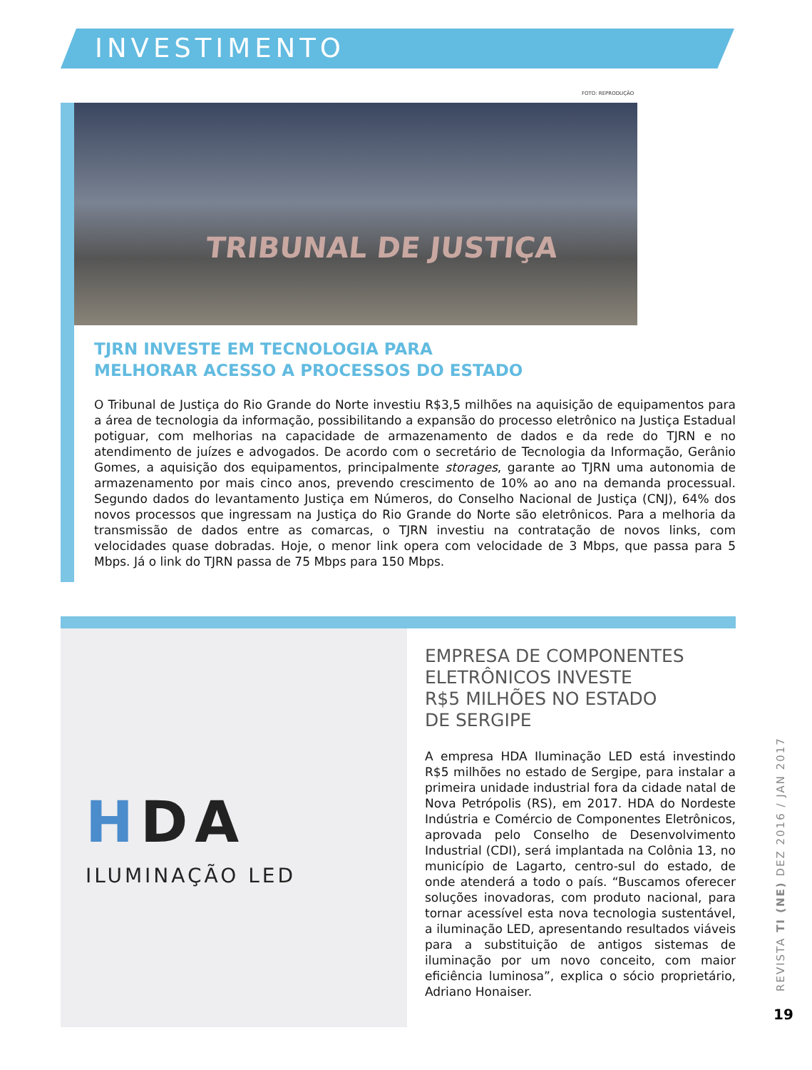INVESTIMENTO
FOTO: REPRODUÇÃO
TRIBUNAL DE JUSTIÇA
TJRN INVESTE EM TECNOLOGIA PARA
MELHORAR ACESSO A PROCESSOS DO ESTADO
O Tribunal de Justiça do Rio Grande do Norte investiu R$3,5 milhões na aquisição de equipamentos para a área de tecnologia da informação, possibilitando a expansão do processo eletrônico na Justiça Estadual potiguar, com melhorias na capacidade de armazenamento de dados e da rede do TJRN e no atendimento de juízes e advogados. De acordo com o secretário de Tecnologia da Informação, Gerânio Gomes, a aquisição dos equipamentos, principalmente storages, garante ao TJRN uma autonomia de armazenamento por mais cinco anos, prevendo crescimento de 10% ao ano na demanda processual. Segundo dados do levantamento Justiça em Números, do Conselho Nacional de Justiça (CNJ), 64% dos novos processos que ingressam na Justiça do Rio Grande do Norte são eletrônicos. Para a melhoria da transmissão de dados entre as comarcas, o TJRN investiu na contratação de novos links, com velocidades quase dobradas. Hoje, o menor link opera com velocidade de 3 Mbps, que passa para 5 Mbps. Já o link do TJRN passa de 75 Mbps para 150 Mbps.
HDA
ILUMINAÇÃO LED
EMPRESA DE COMPONENTES
ELETRÔNICOS INVESTE
R$5 MILHÕES NO ESTADO
DE SERGIPE
A empresa HDA Iluminação LED está investindo R$5 milhões no estado de Sergipe, para instalar a primeira unidade industrial fora da cidade natal de Nova Petrópolis (RS), em 2017. HDA do Nordeste Indústria e Comércio de Componentes Eletrônicos, aprovada pelo Conselho de Desenvolvimento Industrial (CDI), será implantada na Colônia 13, no município de Lagarto, centro-sul do estado, de onde atenderá a todo o país. “Buscamos oferecer soluções inovadoras, com produto nacional, para tornar acessível esta nova tecnologia sustentável, a iluminação LED, apresentando resultados viáveis para a substituição de antigos sistemas de iluminação por um novo conceito, com maior eficiência luminosa”, explica o sócio proprietário, Adriano Honaiser.
REVISTA TI (NE) DEZ 2016 / JAN 2017
19